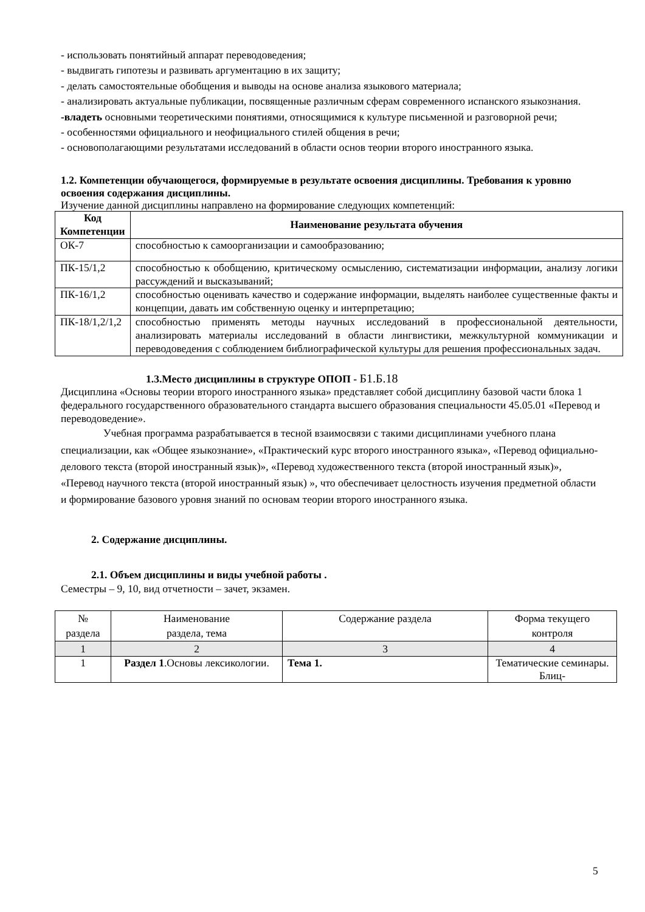- использовать понятийный аппарат переводоведения;
- выдвигать гипотезы и развивать аргументацию в их защиту;
- делать самостоятельные обобщения и выводы на основе анализа языкового материала;
- анализировать актуальные публикации, посвященные различным сферам современного испанского языкознания.
-владеть основными теоретическими понятиями, относящимися к культуре письменной и разговорной речи;
- особенностями официального и неофициального стилей общения в речи;
- основополагающими результатами исследований в области основ теории второго иностранного языка.
1.2. Компетенции обучающегося, формируемые в результате освоения дисциплины. Требования к уровню освоения содержания дисциплины.
Изучение данной дисциплины направлено на формирование следующих компетенций:
| Код Компетенции | Наименование результата обучения |
| --- | --- |
| ОК-7 | способностью к самоорганизации и самообразованию; |
| ПК-15/1,2 | способностью к обобщению, критическому осмыслению, систематизации информации, анализу логики рассуждений и высказываний; |
| ПК-16/1,2 | способностью оценивать качество и содержание информации, выделять наиболее существенные факты и концепции, давать им собственную оценку и интерпретацию; |
| ПК-18/1,2/1,2 | способностью применять методы научных исследований в профессиональной деятельности, анализировать материалы исследований в области лингвистики, межкультурной коммуникации и переводоведения с соблюдением библиографической культуры для решения профессиональных задач. |
1.3.Место дисциплины в структуре ОПОП - Б1.Б.18
Дисциплина «Основы теории второго иностранного языка» представляет собой дисциплину базовой части блока 1 федерального государственного образовательного стандарта высшего образования специальности 45.05.01 «Перевод и переводоведение».
Учебная программа разрабатывается в тесной взаимосвязи с такими дисциплинами учебного плана специализации, как «Общее языкознание», «Практический курс второго иностранного языка», «Перевод официально-делового текста (второй иностранный язык)», «Перевод художественного текста (второй иностранный язык)», «Перевод научного текста (второй иностранный язык) », что обеспечивает целостность изучения предметной области и формирование базового уровня знаний по основам теории второго иностранного языка.
2. Содержание дисциплины.
2.1. Объем дисциплины и виды учебной работы .
Семестры – 9, 10, вид отчетности – зачет, экзамен.
| № раздела | Наименование раздела, тема | Содержание раздела | Форма текущего контроля |
| --- | --- | --- | --- |
| 1 | 2 | 3 | 4 |
| 1 | Раздел 1 .Основы лексикологии. | Тема 1. | Тематические семинары. Блиц- |
5